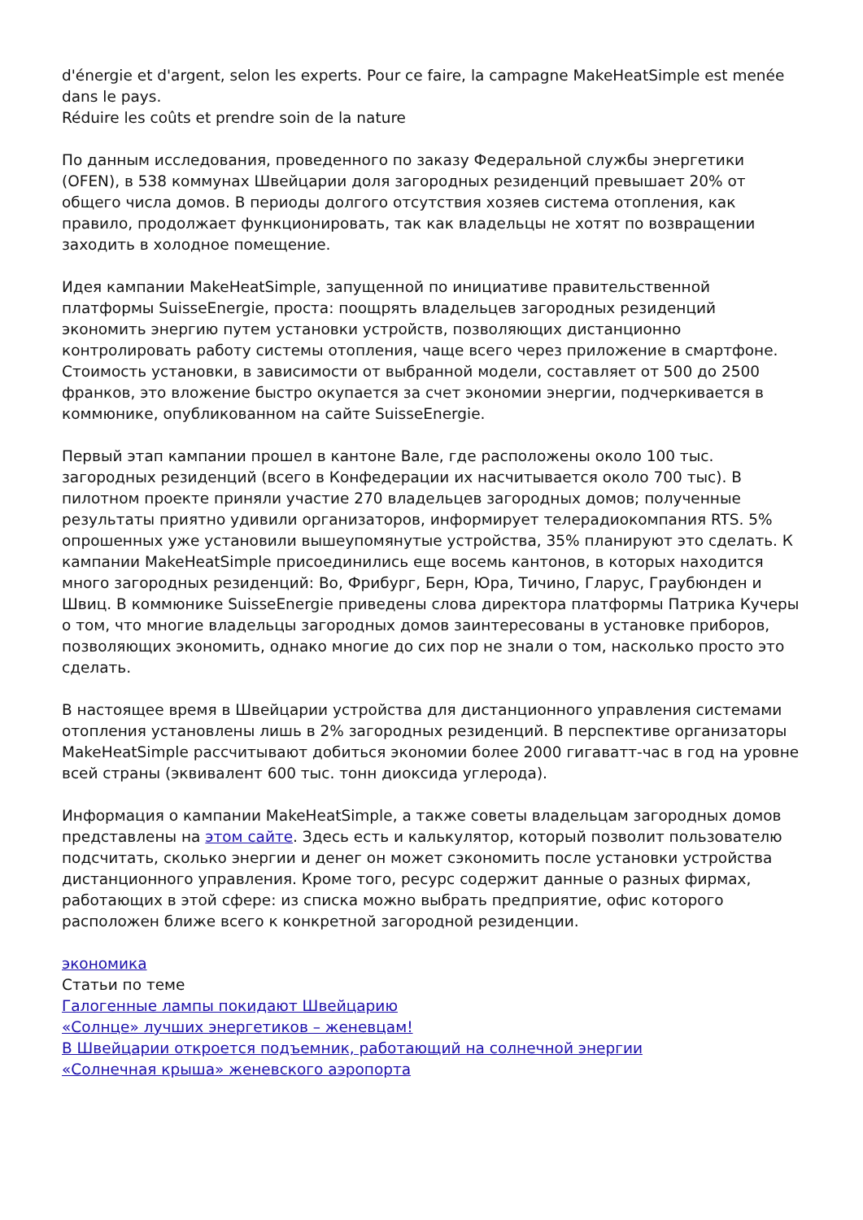d'énergie et d'argent, selon les experts. Pour ce faire, la campagne MakeHeatSimple est menée dans le pays.
Réduire les coûts et prendre soin de la nature
По данным исследования, проведенного по заказу Федеральной службы энергетики (OFEN), в 538 коммунах Швейцарии доля загородных резиденций превышает 20% от общего числа домов. В периоды долгого отсутствия хозяев система отопления, как правило, продолжает функционировать, так как владельцы не хотят по возвращении заходить в холодное помещение.
Идея кампании MakeHeatSimple, запущенной по инициативе правительственной платформы SuisseEnergie, проста: поощрять владельцев загородных резиденций экономить энергию путем установки устройств, позволяющих дистанционно контролировать работу системы отопления, чаще всего через приложение в смартфоне. Стоимость установки, в зависимости от выбранной модели, составляет от 500 до 2500 франков, это вложение быстро окупается за счет экономии энергии, подчеркивается в коммюнике, опубликованном на сайте SuisseEnergie.
Первый этап кампании прошел в кантоне Вале, где расположены около 100 тыс. загородных резиденций (всего в Конфедерации их насчитывается около 700 тыс). В пилотном проекте приняли участие 270 владельцев загородных домов; полученные результаты приятно удивили организаторов, информирует телерадиокомпания RTS. 5% опрошенных уже установили вышеупомянутые устройства, 35% планируют это сделать. К кампании MakeHeatSimple присоединились еще восемь кантонов, в которых находится много загородных резиденций: Во, Фрибург, Берн, Юра, Тичино, Гларус, Граубюнден и Швиц. В коммюнике SuisseEnergie приведены слова директора платформы Патрика Кучеры о том, что многие владельцы загородных домов заинтересованы в установке приборов, позволяющих экономить, однако многие до сих пор не знали о том, насколько просто это сделать.
В настоящее время в Швейцарии устройства для дистанционного управления системами отопления установлены лишь в 2% загородных резиденций. В перспективе организаторы MakeHeatSimple рассчитывают добиться экономии более 2000 гигаватт-час в год на уровне всей страны (эквивалент 600 тыс. тонн диоксида углерода).
Информация о кампании MakeHeatSimple, а также советы владельцам загородных домов представлены на этом сайте. Здесь есть и калькулятор, который позволит пользователю подсчитать, сколько энергии и денег он может сэкономить после установки устройства дистанционного управления. Кроме того, ресурс содержит данные о разных фирмах, работающих в этой сфере: из списка можно выбрать предприятие, офис которого расположен ближе всего к конкретной загородной резиденции.
экономика
Статьи по теме
Галогенные лампы покидают Швейцарию
«Солнце» лучших энергетиков – женевцам!
В Швейцарии откроется подъемник, работающий на солнечной энергии
«Солнечная крыша» женевского аэропорта